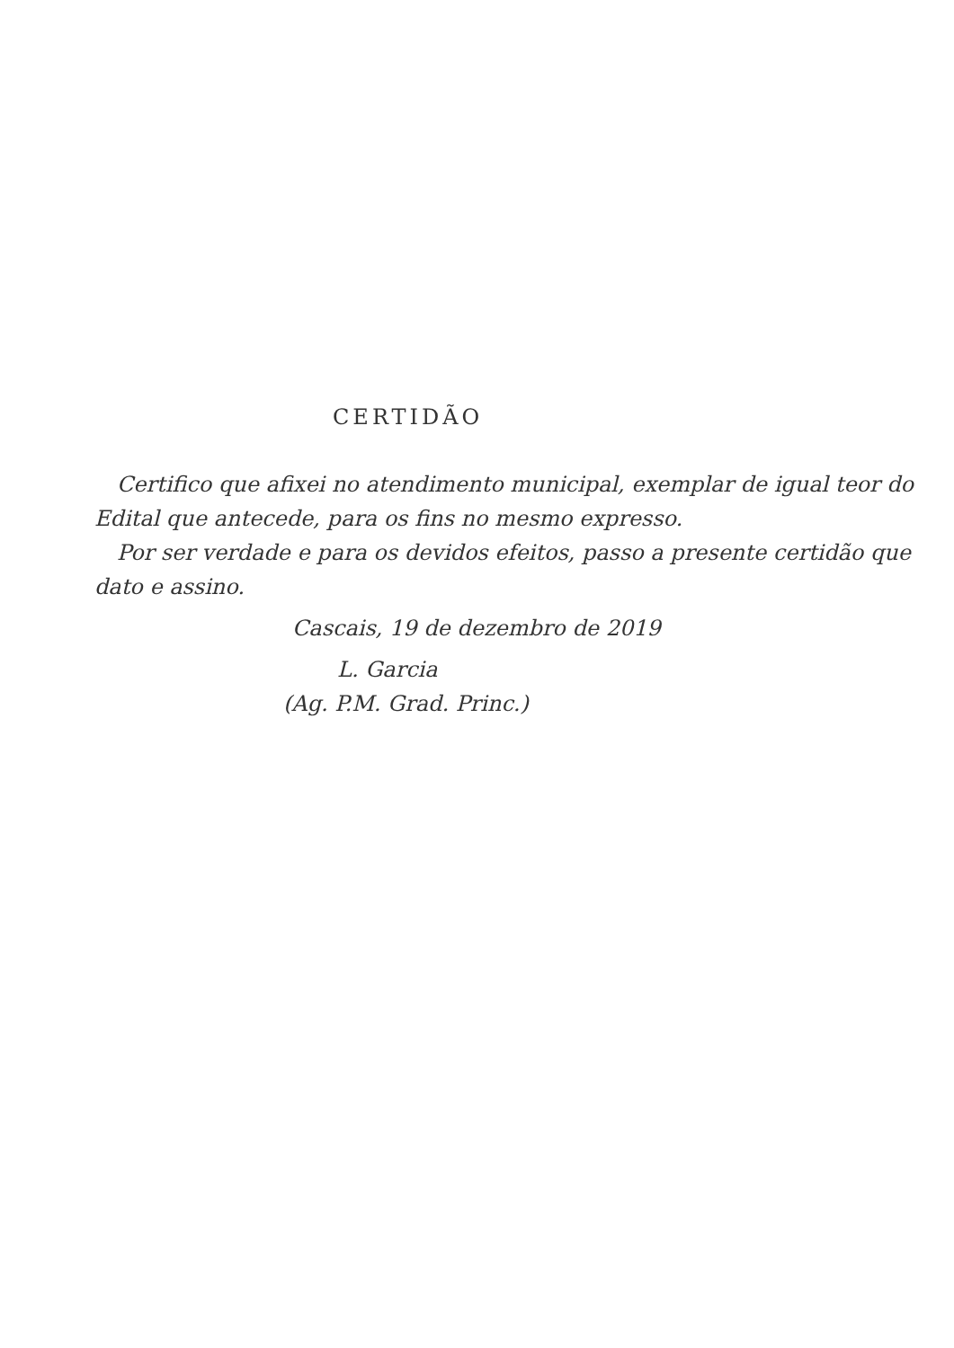CERTIDÃO
Certifico que afixei no atendimento municipal, exemplar de igual teor do Edital que antecede, para os fins no mesmo expresso.
Por ser verdade e para os devidos efeitos, passo a presente certidão que dato e assino.
Cascais, 19 de dezembro de 2019
L. Garcia
(Ag. P.M. Grad. Princ.)